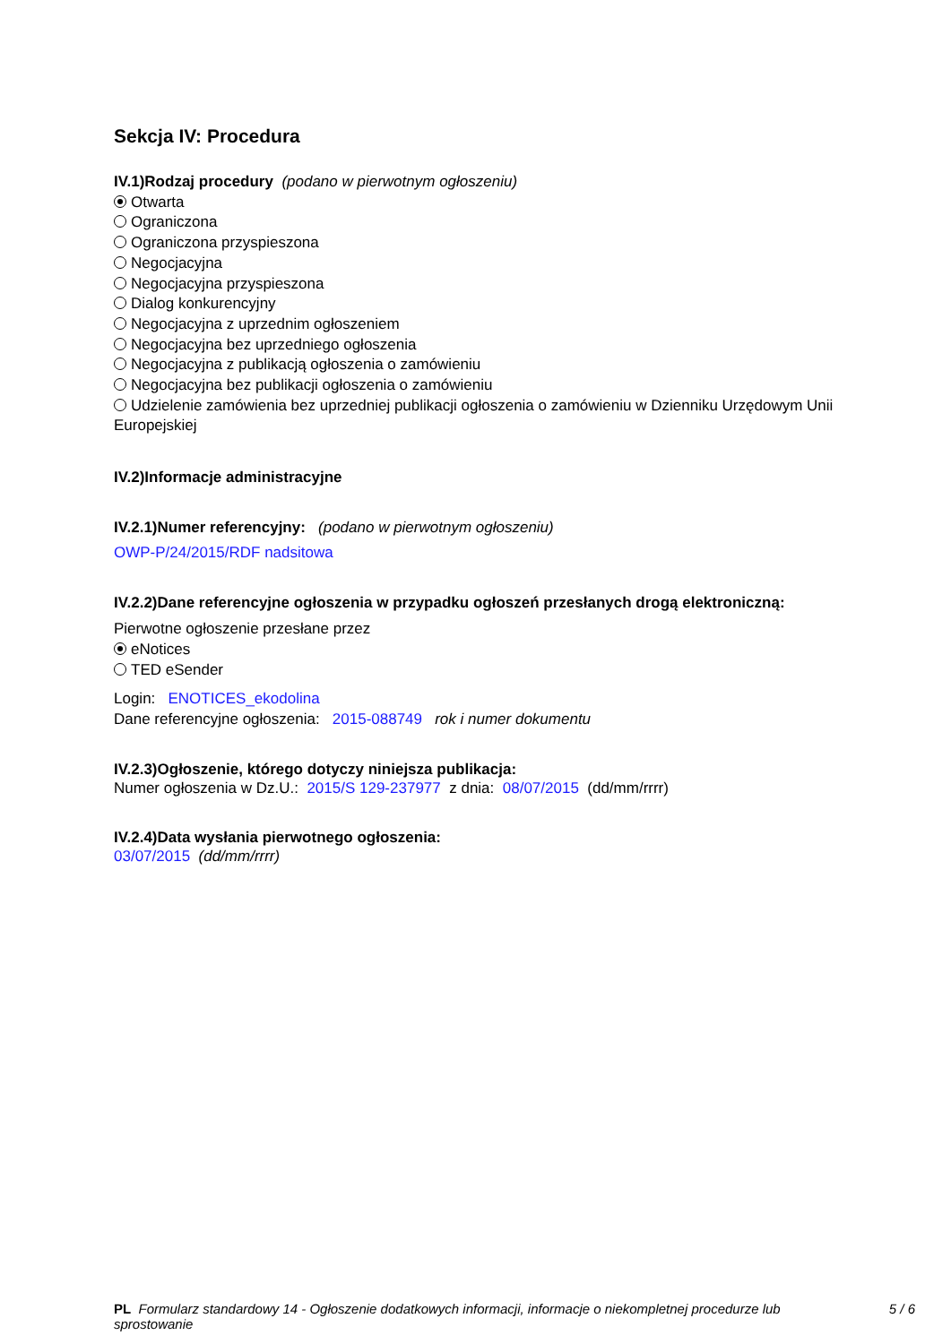Sekcja IV: Procedura
IV.1)Rodzaj procedury (podano w pierwotnym ogłoszeniu)
Otwarta
Ograniczona
Ograniczona przyspieszona
Negocjacyjna
Negocjacyjna przyspieszona
Dialog konkurencyjny
Negocjacyjna z uprzednim ogłoszeniem
Negocjacyjna bez uprzedniego ogłoszenia
Negocjacyjna z publikacją ogłoszenia o zamówieniu
Negocjacyjna bez publikacji ogłoszenia o zamówieniu
Udzielenie zamówienia bez uprzedniej publikacji ogłoszenia o zamówieniu w Dzienniku Urzędowym Unii Europejskiej
IV.2)Informacje administracyjne
IV.2.1)Numer referencyjny: (podano w pierwotnym ogłoszeniu)
OWP-P/24/2015/RDF nadsitowa
IV.2.2)Dane referencyjne ogłoszenia w przypadku ogłoszeń przesłanych drogą elektroniczną:
Pierwotne ogłoszenie przesłane przez
eNotices
TED eSender
Login: ENOTICES_ekodolina
Dane referencyjne ogłoszenia: 2015-088749 rok i numer dokumentu
IV.2.3)Ogłoszenie, którego dotyczy niniejsza publikacja:
Numer ogłoszenia w Dz.U.: 2015/S 129-237977 z dnia: 08/07/2015 (dd/mm/rrrr)
IV.2.4)Data wysłania pierwotnego ogłoszenia:
03/07/2015 (dd/mm/rrrr)
PL Formularz standardowy 14 - Ogłoszenie dodatkowych informacji, informacje o niekompletnej procedurze lub sprostowanie
5 / 6